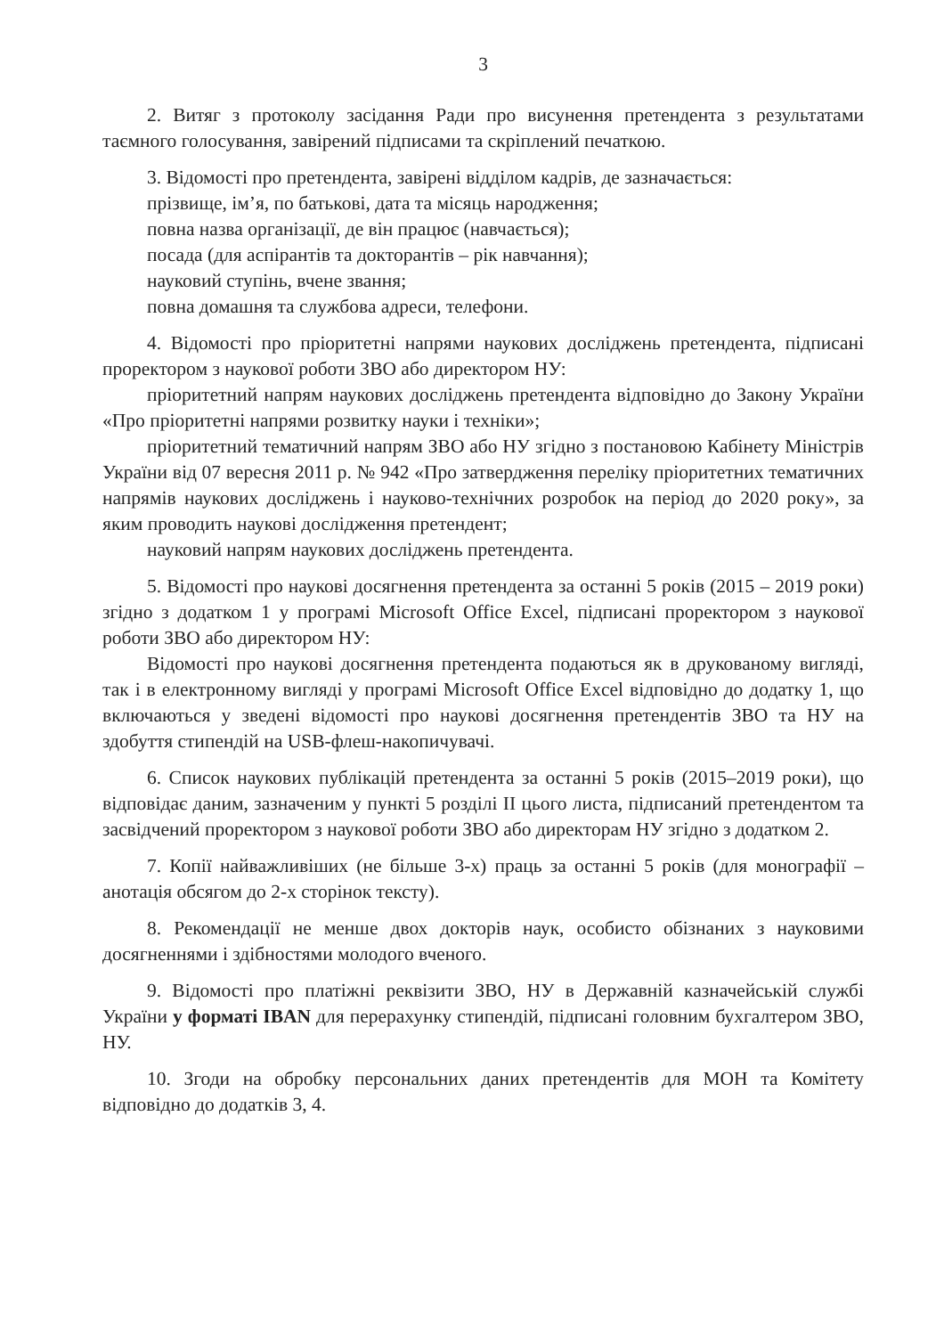3
2. Витяг з протоколу засідання Ради про висунення претендента з результатами таємного голосування, завірений підписами та скріплений печаткою.
3. Відомості про претендента, завірені відділом кадрів, де зазначається:
прізвище, ім’я, по батькові, дата та місяць народження;
повна назва організації, де він працює (навчається);
посада (для аспірантів та докторантів – рік навчання);
науковий ступінь, вчене звання;
повна домашня та службова адреси, телефони.
4. Відомості про пріоритетні напрями наукових досліджень претендента, підписані проректором з наукової роботи ЗВО або директором НУ:
пріоритетний напрям наукових досліджень претендента відповідно до Закону України «Про пріоритетні напрями розвитку науки і техніки»;
пріоритетний тематичний напрям ЗВО або НУ згідно з постановою Кабінету Міністрів України від 07 вересня 2011 р. № 942 «Про затвердження переліку пріоритетних тематичних напрямів наукових досліджень і науково-технічних розробок на період до 2020 року», за яким проводить наукові дослідження претендент;
науковий напрям наукових досліджень претендента.
5. Відомості про наукові досягнення претендента за останні 5 років (2015 – 2019 роки) згідно з додатком 1 у програмі Microsoft Office Excel, підписані проректором з наукової роботи ЗВО або директором НУ:
Відомості про наукові досягнення претендента подаються як в друкованому вигляді, так і в електронному вигляді у програмі Microsoft Office Excel відповідно до додатку 1, що включаються у зведені відомості про наукові досягнення претендентів ЗВО та НУ на здобуття стипендій на USB-флеш-накопичувачі.
6. Список наукових публікацій претендента за останні 5 років (2015–2019 роки), що відповідає даним, зазначеним у пункті 5 розділі ІІ цього листа, підписаний претендентом та засвідчений проректором з наукової роботи ЗВО або директорам НУ згідно з додатком 2.
7. Копії найважливіших (не більше 3-х) праць за останні 5 років (для монографії – анотація обсягом до 2-х сторінок тексту).
8. Рекомендації не менше двох докторів наук, особисто обізнаних з науковими досягненнями і здібностями молодого вченого.
9. Відомості про платіжні реквізити ЗВО, НУ в Державній казначейській службі України у форматі IBAN для перерахунку стипендій, підписані головним бухгалтером ЗВО, НУ.
10. Згоди на обробку персональних даних претендентів для МОН та Комітету відповідно до додатків 3, 4.